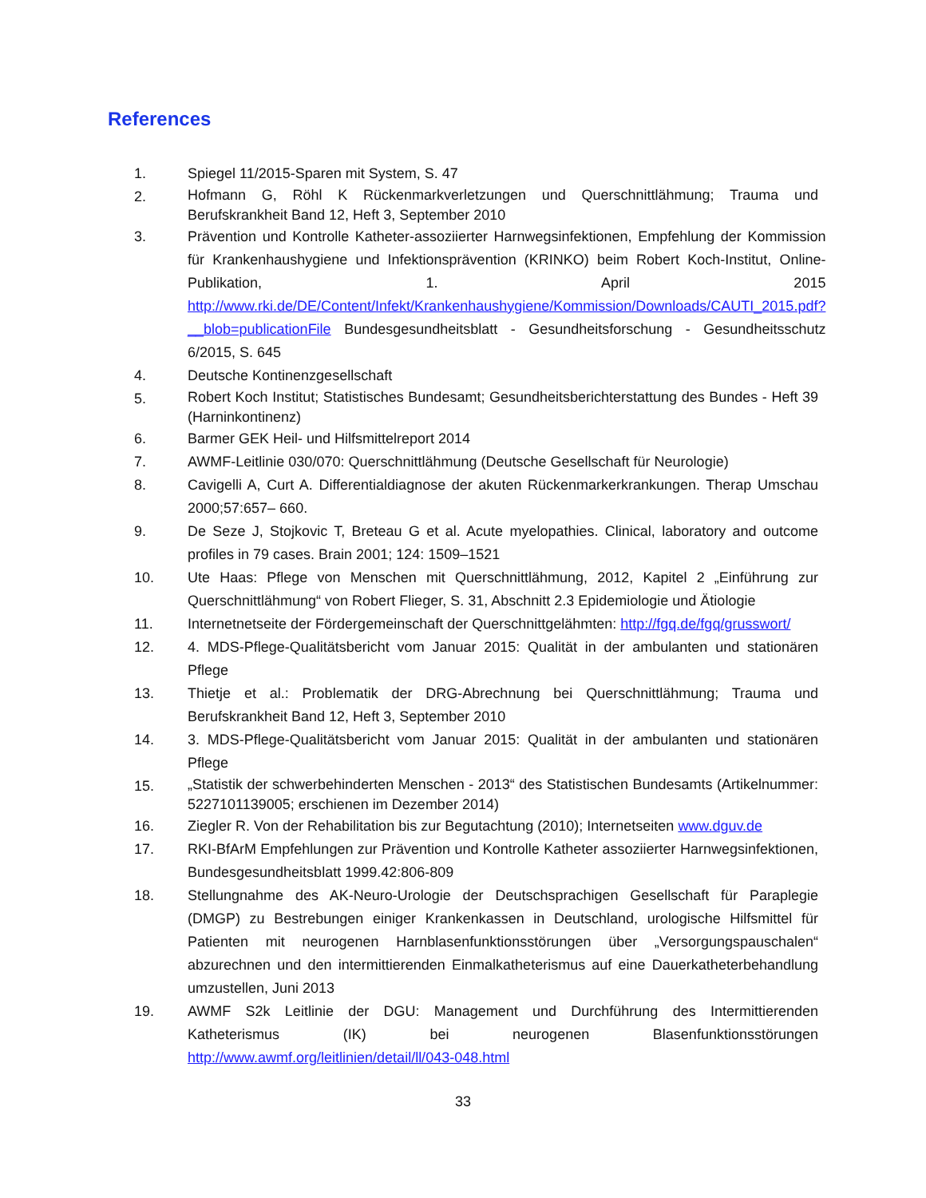References
1. Spiegel 11/2015-Sparen mit System, S. 47
2. Hofmann G, Röhl K Rückenmarkverletzungen und Querschnittlähmung; Trauma und Berufskrankheit Band 12, Heft 3, September 2010
3. Prävention und Kontrolle Katheter-assoziierter Harnwegsinfektionen, Empfehlung der Kommission für Krankenhaushygiene und Infektionsprävention (KRINKO) beim Robert Koch-Institut, Online-Publikation, 1. April 2015 http://www.rki.de/DE/Content/Infekt/Krankenhaushygiene/Kommission/Downloads/CAUTI_2015.pdf?__blob=publicationFile Bundesgesundheitsblatt - Gesundheitsforschung - Gesundheitsschutz 6/2015, S. 645
4. Deutsche Kontinenzgesellschaft
5. Robert Koch Institut; Statistisches Bundesamt; Gesundheitsberichterstattung des Bundes - Heft 39 (Harninkontinenz)
6. Barmer GEK Heil- und Hilfsmittelreport 2014
7. AWMF-Leitlinie 030/070: Querschnittlähmung (Deutsche Gesellschaft für Neurologie)
8. Cavigelli A, Curt A. Differentialdiagnose der akuten Rückenmarkerkrankungen. Therap Umschau 2000;57:657– 660.
9. De Seze J, Stojkovic T, Breteau G et al. Acute myelopathies. Clinical, laboratory and outcome profiles in 79 cases. Brain 2001; 124: 1509–1521
10. Ute Haas: Pflege von Menschen mit Querschnittlähmung, 2012, Kapitel 2 „Einführung zur Querschnittlähmung“ von Robert Flieger, S. 31, Abschnitt 2.3 Epidemiologie und Ätiologie
11. Internetnetseite der Fördergemeinschaft der Querschnittgelähmten: http://fgq.de/fgq/grusswort/
12. 4. MDS-Pflege-Qualitätsbericht vom Januar 2015: Qualität in der ambulanten und stationären Pflege
13. Thietje et al.: Problematik der DRG-Abrechnung bei Querschnittlähmung; Trauma und Berufskrankheit Band 12, Heft 3, September 2010
14. 3. MDS-Pflege-Qualitätsbericht vom Januar 2015: Qualität in der ambulanten und stationären Pflege
15. „Statistik der schwerbehinderten Menschen - 2013“ des Statistischen Bundesamts (Artikelnummer: 5227101139005; erschienen im Dezember 2014)
16. Ziegler R. Von der Rehabilitation bis zur Begutachtung (2010); Internetseiten www.dguv.de
17. RKI-BfArM Empfehlungen zur Prävention und Kontrolle Katheter assoziierter Harnwegsinfektionen, Bundesgesundheitsblatt 1999.42:806-809
18. Stellungnahme des AK-Neuro-Urologie der Deutschsprachigen Gesellschaft für Paraplegie (DMGP) zu Bestrebungen einiger Krankenkassen in Deutschland, urologische Hilfsmittel für Patienten mit neurogenen Harnblasenfunktionsstörungen über „Versorgungspauschalen“ abzurechnen und den intermittierenden Einmalkatheterismus auf eine Dauerkatheterbehandlung umzustellen, Juni 2013
19. AWMF S2k Leitlinie der DGU: Management und Durchführung des Intermittierenden Katheterismus (IK) bei neurogenen Blasenfunktionsstörungen http://www.awmf.org/leitlinien/detail/ll/043-048.html
33